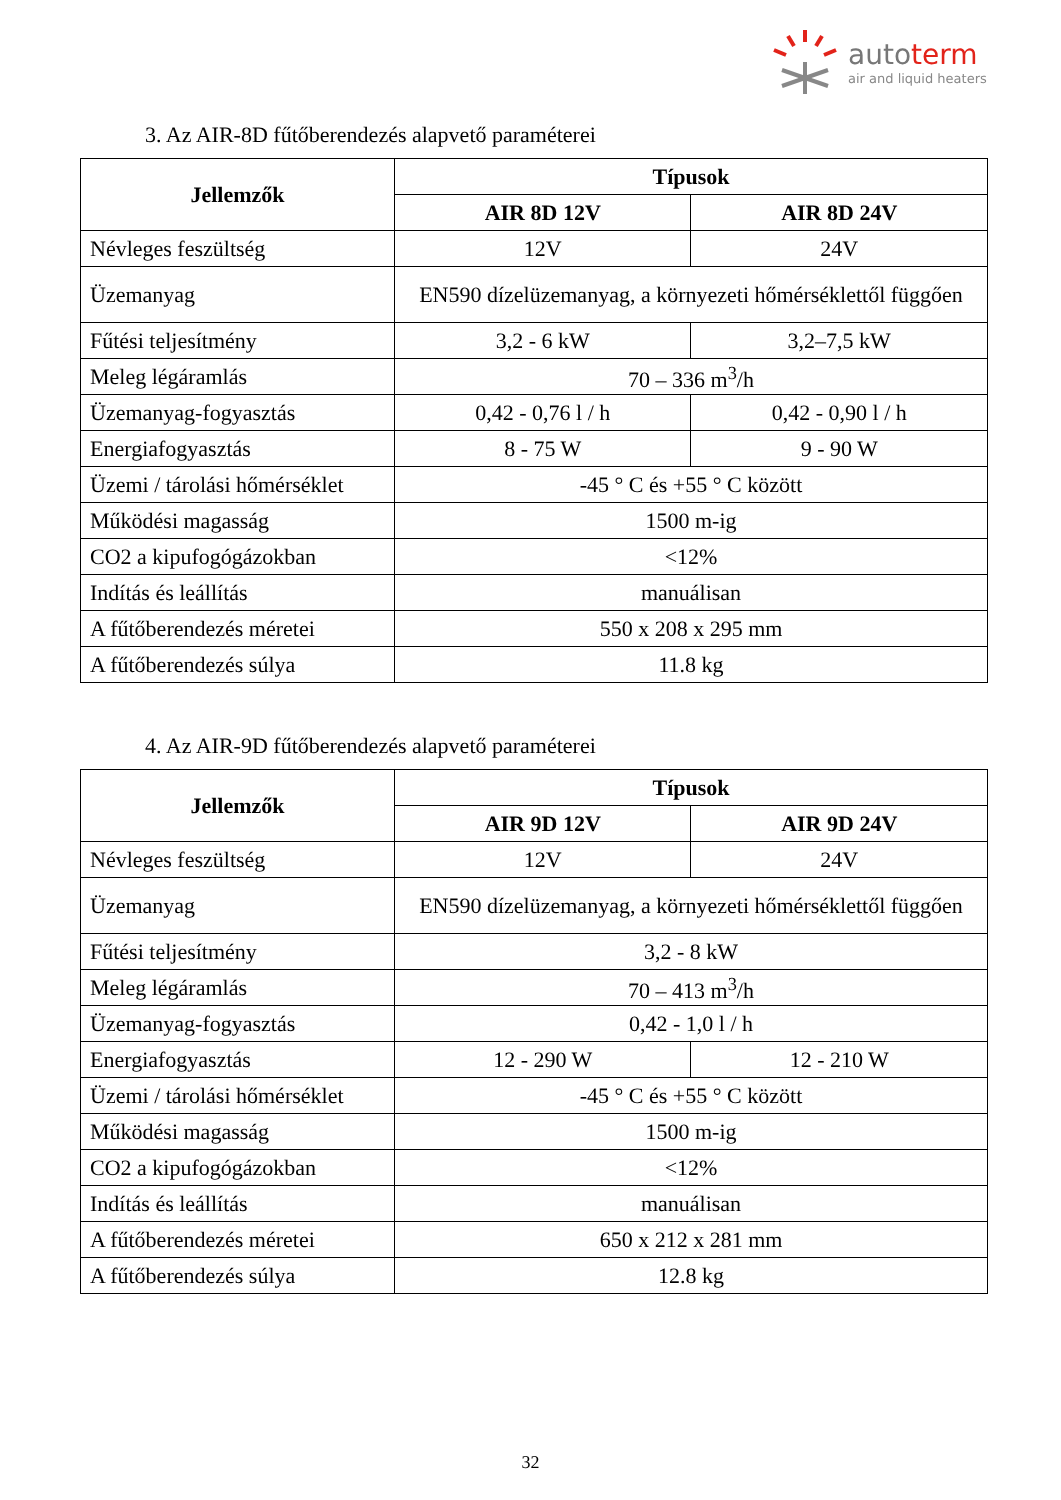autoterm
air and liquid heaters
3. Az AIR-8D fűtőberendezés alapvető paraméterei
| Jellemzők | Típusok | |
| --- | --- | --- |
| | AIR 8D 12V | AIR 8D 24V |
| Névleges feszültség | 12V | 24V |
| Üzemanyag | EN590 dízelüzemanyag, a környezeti hőmérséklettől függően | |
| Fűtési teljesítmény | 3,2 - 6 kW | 3,2–7,5 kW |
| Meleg légáramlás | 70 – 336 m<sup>3</sup>/h | |
| Üzemanyag-fogyasztás | 0,42 - 0,76 l / h | 0,42 - 0,90 l / h |
| Energiafogyasztás | 8 - 75 W | 9 - 90 W |
| Üzemi / tárolási hőmérséklet | -45 ° C és +55 ° C között | |
| Működési magasság | 1500 m-ig | |
| CO2 a kipufogógázokban | <12% | |
| Indítás és leállítás | manuálisan | |
| A fűtőberendezés méretei | 550 x 208 x 295 mm | |
| A fűtőberendezés súlya | 11.8 kg | |
4. Az AIR-9D fűtőberendezés alapvető paraméterei
| Jellemzők | Típusok | |
| --- | --- | --- |
| | AIR 9D 12V | AIR 9D 24V |
| Névleges feszültség | 12V | 24V |
| Üzemanyag | EN590 dízelüzemanyag, a környezeti hőmérséklettől függően | |
| Fűtési teljesítmény | 3,2 - 8 kW | |
| Meleg légáramlás | 70 – 413 m<sup>3</sup>/h | |
| Üzemanyag-fogyasztás | 0,42 - 1,0 l / h | |
| Energiafogyasztás | 12 - 290 W | 12 - 210 W |
| Üzemi / tárolási hőmérséklet | -45 ° C és +55 ° C között | |
| Működési magasság | 1500 m-ig | |
| CO2 a kipufogógázokban | <12% | |
| Indítás és leállítás | manuálisan | |
| A fűtőberendezés méretei | 650 x 212 x 281 mm | |
| A fűtőberendezés súlya | 12.8 kg | |
32